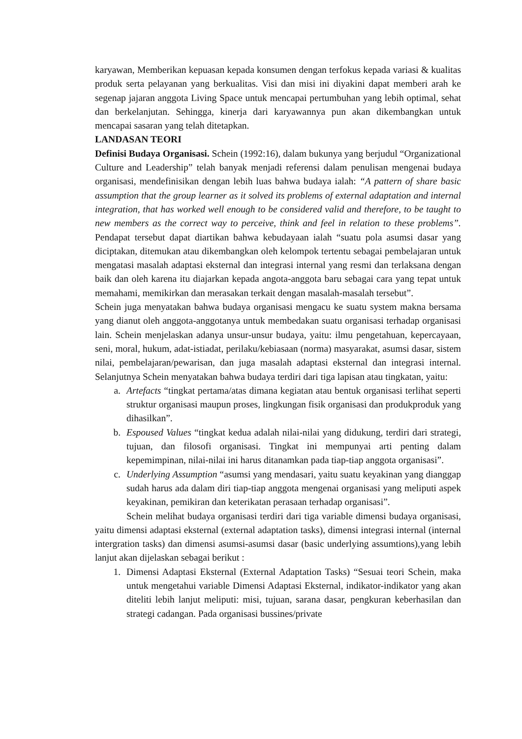karyawan, Memberikan kepuasan kepada konsumen dengan terfokus kepada variasi & kualitas produk serta pelayanan yang berkualitas. Visi dan misi ini diyakini dapat memberi arah ke segenap jajaran anggota Living Space untuk mencapai pertumbuhan yang lebih optimal, sehat dan berkelanjutan. Sehingga, kinerja dari karyawannya pun akan dikembangkan untuk mencapai sasaran yang telah ditetapkan.
LANDASAN TEORI
Definisi Budaya Organisasi. Schein (1992:16), dalam bukunya yang berjudul “Organizational Culture and Leadership” telah banyak menjadi referensi dalam penulisan mengenai budaya organisasi, mendefinisikan dengan lebih luas bahwa budaya ialah: “A pattern of share basic assumption that the group learner as it solved its problems of external adaptation and internal integration, that has worked well enough to be considered valid and therefore, to be taught to new members as the correct way to perceive, think and feel in relation to these problems”. Pendapat tersebut dapat diartikan bahwa kebudayaan ialah “suatu pola asumsi dasar yang diciptakan, ditemukan atau dikembangkan oleh kelompok tertentu sebagai pembelajaran untuk mengatasi masalah adaptasi eksternal dan integrasi internal yang resmi dan terlaksana dengan baik dan oleh karena itu diajarkan kepada angota-anggota baru sebagai cara yang tepat untuk memahami, memikirkan dan merasakan terkait dengan masalah-masalah tersebut”.
Schein juga menyatakan bahwa budaya organisasi mengacu ke suatu system makna bersama yang dianut oleh anggota-anggotanya untuk membedakan suatu organisasi terhadap organisasi lain. Schein menjelaskan adanya unsur-unsur budaya, yaitu: ilmu pengetahuan, kepercayaan, seni, moral, hukum, adat-istiadat, perilaku/kebiasaan (norma) masyarakat, asumsi dasar, sistem nilai, pembelajaran/pewarisan, dan juga masalah adaptasi eksternal dan integrasi internal. Selanjutnya Schein menyatakan bahwa budaya terdiri dari tiga lapisan atau tingkatan, yaitu:
a. Artefacts “tingkat pertama/atas dimana kegiatan atau bentuk organisasi terlihat seperti struktur organisasi maupun proses, lingkungan fisik organisasi dan produkproduk yang dihasilkan”.
b. Espoused Values “tingkat kedua adalah nilai-nilai yang didukung, terdiri dari strategi, tujuan, dan filosofi organisasi. Tingkat ini mempunyai arti penting dalam kepemimpinan, nilai-nilai ini harus ditanamkan pada tiap-tiap anggota organisasi”.
c. Underlying Assumption “asumsi yang mendasari, yaitu suatu keyakinan yang dianggap sudah harus ada dalam diri tiap-tiap anggota mengenai organisasi yang meliputi aspek keyakinan, pemikiran dan keterikatan perasaan terhadap organisasi”.
Schein melihat budaya organisasi terdiri dari tiga variable dimensi budaya organisasi, yaitu dimensi adaptasi eksternal (external adaptation tasks), dimensi integrasi internal (internal intergration tasks) dan dimensi asumsi-asumsi dasar (basic underlying assumtions),yang lebih lanjut akan dijelaskan sebagai berikut :
1. Dimensi Adaptasi Eksternal (External Adaptation Tasks) “Sesuai teori Schein, maka untuk mengetahui variable Dimensi Adaptasi Eksternal, indikator-indikator yang akan diteliti lebih lanjut meliputi: misi, tujuan, sarana dasar, pengkuran keberhasilan dan strategi cadangan. Pada organisasi bussines/private